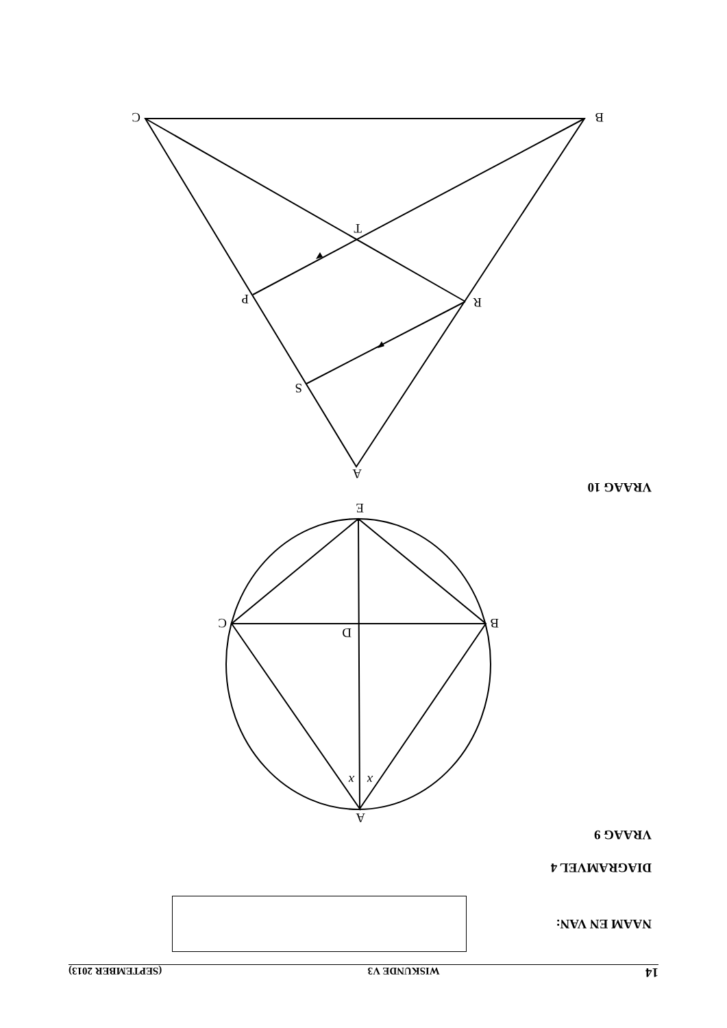14 WISKUNDE V3 (SEPTEMBER 2013)
NAAM EN VAN:
DIAGRAMVEL 4
VRAAG 9
A
B
C
D
E
x
x
VRAAG 10
A
B
C
P
R
S
T